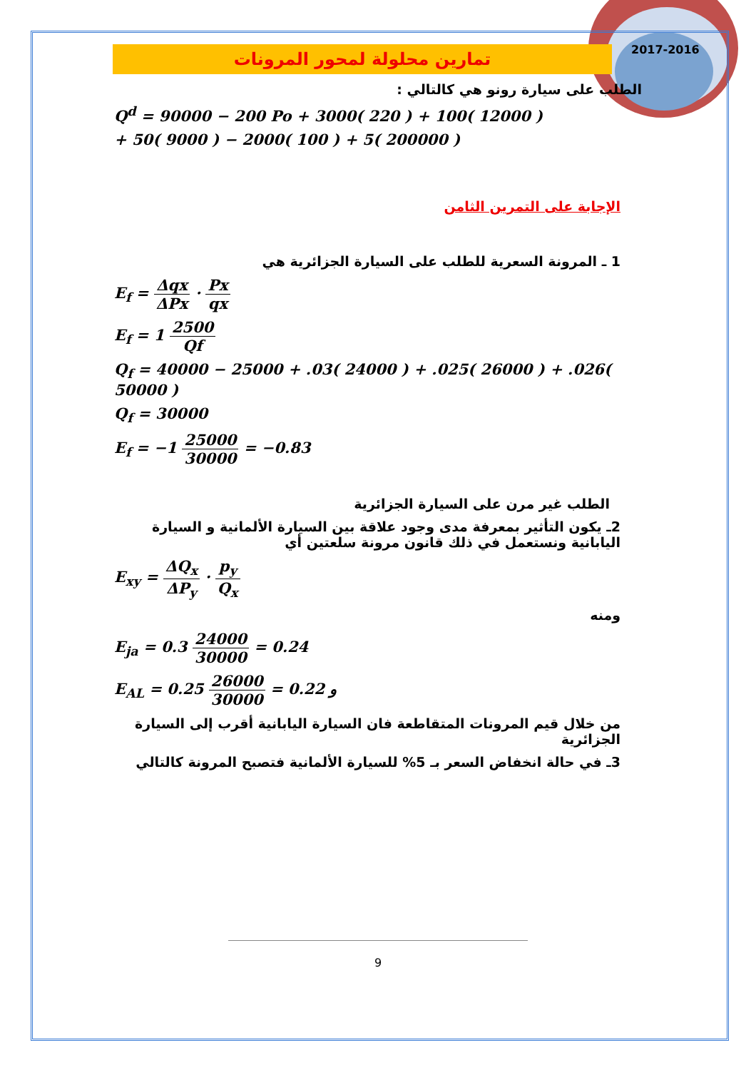2017-2016
تمارين محلولة لمحور المرونات
الطلب على سيارة رونو هي كالتالي :
Q<sup>d</sup> = 90000 − 200 Po + 3000( 220 ) + 100( 12000 )
+ 50( 9000 ) − 2000( 100 ) + 5( 200000 )
الإجابة على التمرين الثامن
1 ـ المرونة السعرية للطلب على السيارة الجزائرية هي
E<sub>f</sub> = Δqx ΔPx · Px qx
E<sub>f</sub> = 1 2500 Qf
Q<sub>f</sub> = 40000 − 25000 + .03( 24000 ) + .025( 26000 ) + .026( 50000 )
Q<sub>f</sub> = 30000
E<sub>f</sub> = −1 25000 30000 = −0.83
الطلب غير مرن على السيارة الجزائرية
2ـ يكون التأثير بمعرفة مدى وجود علاقة بين السيارة الألمانية و السيارة اليابانية ونستعمل في ذلك قانون مرونة سلعتين أي
E<sub>xy</sub> = ΔQ<sub>x</sub> ΔP<sub>y</sub> · p<sub>y</sub> Q<sub>x</sub>
ومنه
E<sub>ja</sub> = 0.3 24000 30000 = 0.24
E<sub>AL</sub> = 0.25 26000 30000 = 0.22 و
من خلال قيم المرونات المتقاطعة فان السيارة اليابانية أقرب إلى السيارة الجزائرية
3ـ في حالة انخفاض السعر بـ 5% للسيارة الألمانية فتصبح المرونة كالتالي
9